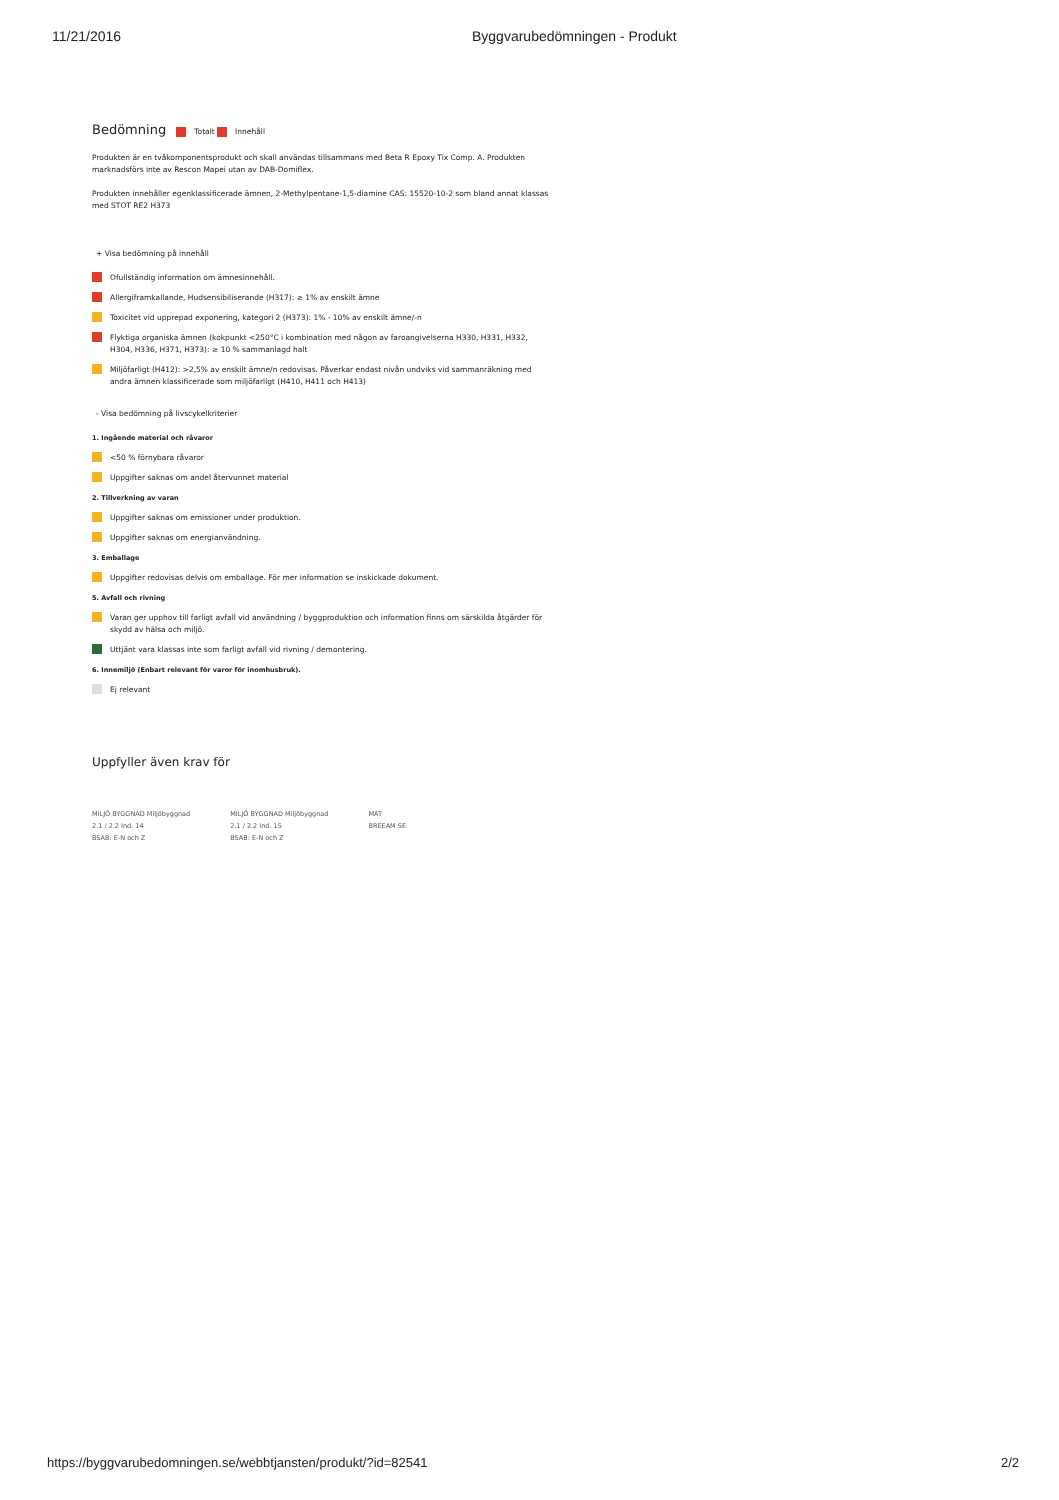11/21/2016 Byggvarubedömningen - Produkt
Bedömning Totalt Innehåll
Produkten är en tvåkomponentsprodukt och skall användas tillsammans med Beta R Epoxy Tix Comp. A. Produkten marknadsförs inte av Rescon Mapei utan av DAB-Domiflex.
Produkten innehåller egenklassificerade ämnen, 2-Methylpentane-1,5-diamine CAS: 15520-10-2 som bland annat klassas med STOT RE2 H373
+ Visa bedömning på innehåll
Ofullständig information om ämnesinnehåll.
Allergiframkallande, Hudsensibiliserande (H317): ≥ 1% av enskilt ämne
Toxicitet vid upprepad exponering, kategori 2 (H373): 1% - 10% av enskilt ämne/-n
Flyktiga organiska ämnen (kokpunkt <250°C i kombination med någon av faroangivelserna H330, H331, H332, H304, H336, H371, H373): ≥ 10 % sammanlagd halt
Miljöfarligt (H412): >2,5% av enskilt ämne/n redovisas. Påverkar endast nivån undviks vid sammanräkning med andra ämnen klassificerade som miljöfarligt (H410, H411 och H413)
- Visa bedömning på livscykelkriterier
1. Ingående material och råvaror
<50 % förnybara råvaror
Uppgifter saknas om andel återvunnet material
2. Tillverkning av varan
Uppgifter saknas om emissioner under produktion.
Uppgifter saknas om energianvändning.
3. Emballage
Uppgifter redovisas delvis om emballage. För mer information se inskickade dokument.
5. Avfall och rivning
Varan ger upphov till farligt avfall vid användning / byggproduktion och information finns om särskilda åtgärder för skydd av hälsa och miljö.
Uttjänt vara klassas inte som farligt avfall vid rivning / demontering.
6. Innemiljö (Enbart relevant för varor för inomhusbruk).
Ej relevant
Uppfyller även krav för
MILJÖ BYGGNAD Miljöbyggnad
2.1 / 2.2 Ind. 14
BSAB: E-N och Z
MILJÖ BYGGNAD Miljöbyggnad
2.1 / 2.2 Ind. 15
BSAB: E-N och Z
MAT
BREEAM SE
https://byggvarubedomningen.se/webbtjansten/produkt/?id=82541
2/2